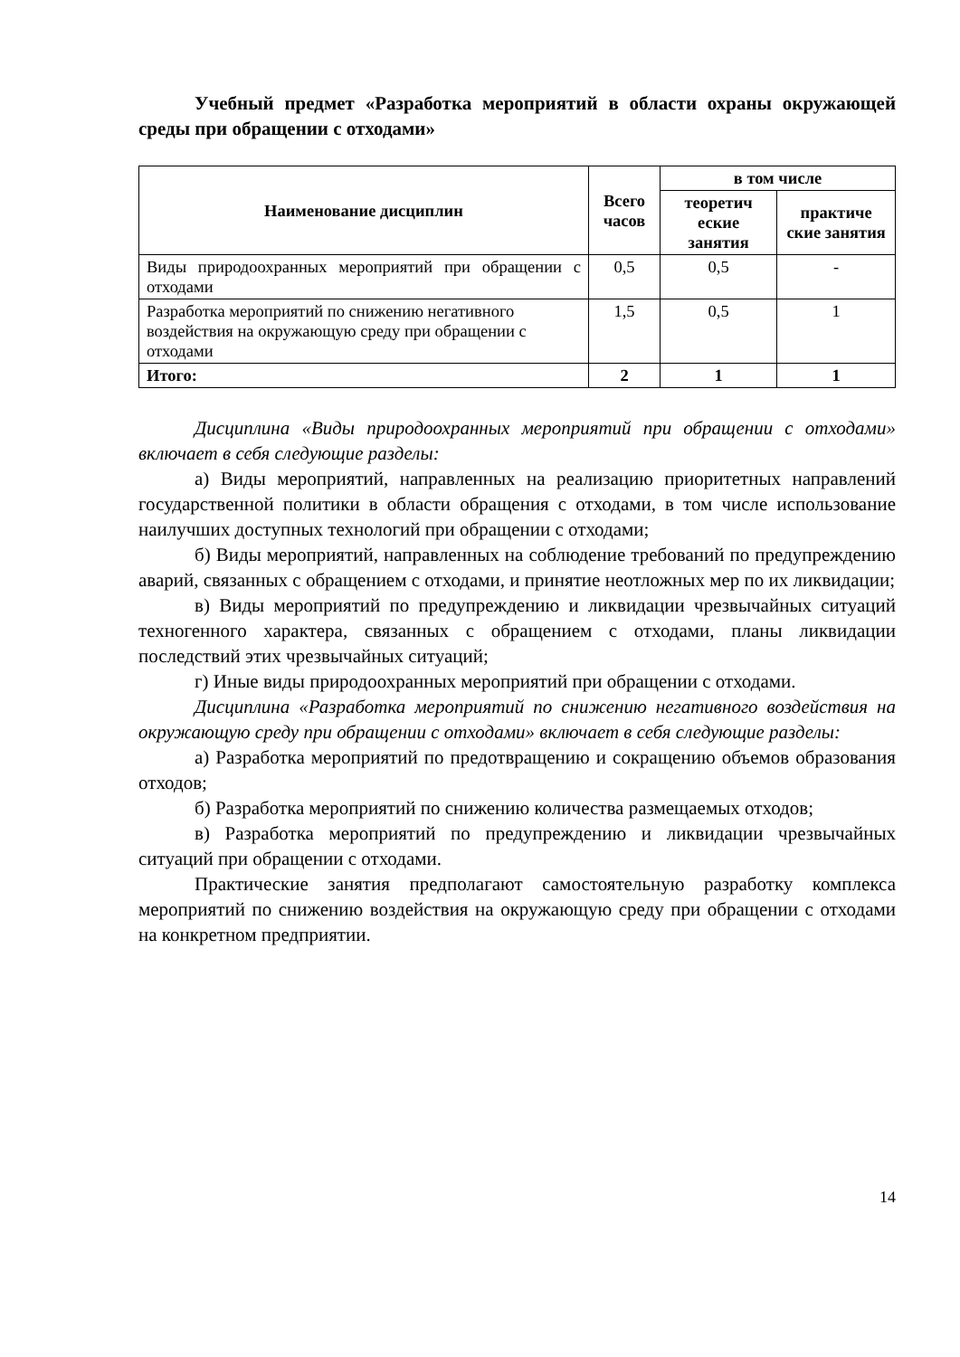Учебный предмет «Разработка мероприятий в области охраны окружающей среды при обращении с отходами»
| Наименование дисциплин | Всего часов | в том числе | |
| --- | --- | --- | --- |
| | | теоретич еские занятия | практиче ские занятия |
| Виды природоохранных мероприятий при обращении с отходами | 0,5 | 0,5 | - |
| Разработка мероприятий по снижению негативного воздействия на окружающую среду при обращении с отходами | 1,5 | 0,5 | 1 |
| Итого: | 2 | 1 | 1 |
Дисциплина «Виды природоохранных мероприятий при обращении с отходами» включает в себя следующие разделы:
а) Виды мероприятий, направленных на реализацию приоритетных направлений государственной политики в области обращения с отходами, в том числе использование наилучших доступных технологий при обращении с отходами;
б) Виды мероприятий, направленных на соблюдение требований по предупреждению аварий, связанных с обращением с отходами, и принятие неотложных мер по их ликвидации;
в) Виды мероприятий по предупреждению и ликвидации чрезвычайных ситуаций техногенного характера, связанных с обращением с отходами, планы ликвидации последствий этих чрезвычайных ситуаций;
г) Иные виды природоохранных мероприятий при обращении с отходами.
Дисциплина «Разработка мероприятий по снижению негативного воздействия на окружающую среду при обращении с отходами» включает в себя следующие разделы:
а) Разработка мероприятий по предотвращению и сокращению объемов образования отходов;
б) Разработка мероприятий по снижению количества размещаемых отходов;
в) Разработка мероприятий по предупреждению и ликвидации чрезвычайных ситуаций при обращении с отходами.
Практические занятия предполагают самостоятельную разработку комплекса мероприятий по снижению воздействия на окружающую среду при обращении с отходами на конкретном предприятии.
14